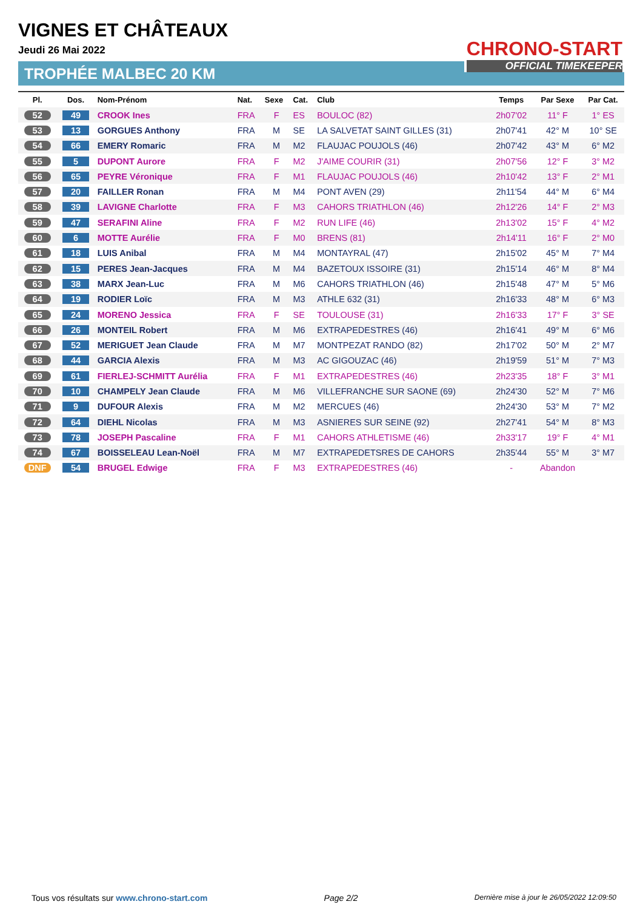VIGNES ET CHÂTEAUX
Jeudi 26 Mai 2022
TROPHÉE MALBEC 20 KM
CHRONO-START
OFFICIAL TIMEKEEPER
| Pl. | Dos. | Nom-Prénom | Nat. | Sexe | Cat. | Club | Temps | Par Sexe | Par Cat. |
| --- | --- | --- | --- | --- | --- | --- | --- | --- | --- |
| 52 | 49 | CROOK Ines | FRA | F | ES | BOULOC (82) | 2h07'02 | 11° F | 1° ES |
| 53 | 13 | GORGUES Anthony | FRA | M | SE | LA SALVETAT SAINT GILLES (31) | 2h07'41 | 42° M | 10° SE |
| 54 | 66 | EMERY Romaric | FRA | M | M2 | FLAUJAC POUJOLS (46) | 2h07'42 | 43° M | 6° M2 |
| 55 | 5 | DUPONT Aurore | FRA | F | M2 | J'AIME COURIR (31) | 2h07'56 | 12° F | 3° M2 |
| 56 | 65 | PEYRE Véronique | FRA | F | M1 | FLAUJAC POUJOLS (46) | 2h10'42 | 13° F | 2° M1 |
| 57 | 20 | FAILLER Ronan | FRA | M | M4 | PONT AVEN (29) | 2h11'54 | 44° M | 6° M4 |
| 58 | 39 | LAVIGNE Charlotte | FRA | F | M3 | CAHORS TRIATHLON (46) | 2h12'26 | 14° F | 2° M3 |
| 59 | 47 | SERAFINI Aline | FRA | F | M2 | RUN LIFE (46) | 2h13'02 | 15° F | 4° M2 |
| 60 | 6 | MOTTE Aurélie | FRA | F | M0 | BRENS (81) | 2h14'11 | 16° F | 2° M0 |
| 61 | 18 | LUIS Anibal | FRA | M | M4 | MONTAYRAL (47) | 2h15'02 | 45° M | 7° M4 |
| 62 | 15 | PERES Jean-Jacques | FRA | M | M4 | BAZETOUX ISSOIRE (31) | 2h15'14 | 46° M | 8° M4 |
| 63 | 38 | MARX Jean-Luc | FRA | M | M6 | CAHORS TRIATHLON (46) | 2h15'48 | 47° M | 5° M6 |
| 64 | 19 | RODIER Loïc | FRA | M | M3 | ATHLE 632 (31) | 2h16'33 | 48° M | 6° M3 |
| 65 | 24 | MORENO Jessica | FRA | F | SE | TOULOUSE (31) | 2h16'33 | 17° F | 3° SE |
| 66 | 26 | MONTEIL Robert | FRA | M | M6 | EXTRAPEDESTRES (46) | 2h16'41 | 49° M | 6° M6 |
| 67 | 52 | MERIGUET Jean Claude | FRA | M | M7 | MONTPEZAT RANDO (82) | 2h17'02 | 50° M | 2° M7 |
| 68 | 44 | GARCIA Alexis | FRA | M | M3 | AC GIGOUZAC (46) | 2h19'59 | 51° M | 7° M3 |
| 69 | 61 | FIERLEJ-SCHMITT Aurélia | FRA | F | M1 | EXTRAPEDESTRES (46) | 2h23'35 | 18° F | 3° M1 |
| 70 | 10 | CHAMPELY Jean Claude | FRA | M | M6 | VILLEFRANCHE SUR SAONE (69) | 2h24'30 | 52° M | 7° M6 |
| 71 | 9 | DUFOUR Alexis | FRA | M | M2 | MERCUES (46) | 2h24'30 | 53° M | 7° M2 |
| 72 | 64 | DIEHL Nicolas | FRA | M | M3 | ASNIERES SUR SEINE (92) | 2h27'41 | 54° M | 8° M3 |
| 73 | 78 | JOSEPH Pascaline | FRA | F | M1 | CAHORS ATHLETISME (46) | 2h33'17 | 19° F | 4° M1 |
| 74 | 67 | BOISSELEAU Lean-Noël | FRA | M | M7 | EXTRAPEDETSRES DE CAHORS | 2h35'44 | 55° M | 3° M7 |
| DNF | 54 | BRUGEL Edwige | FRA | F | M3 | EXTRAPEDESTRES (46) | - | Abandon | |
Tous vos résultats sur www.chrono-start.com Page 2/2 Dernière mise à jour le 26/05/2022 12:09:50